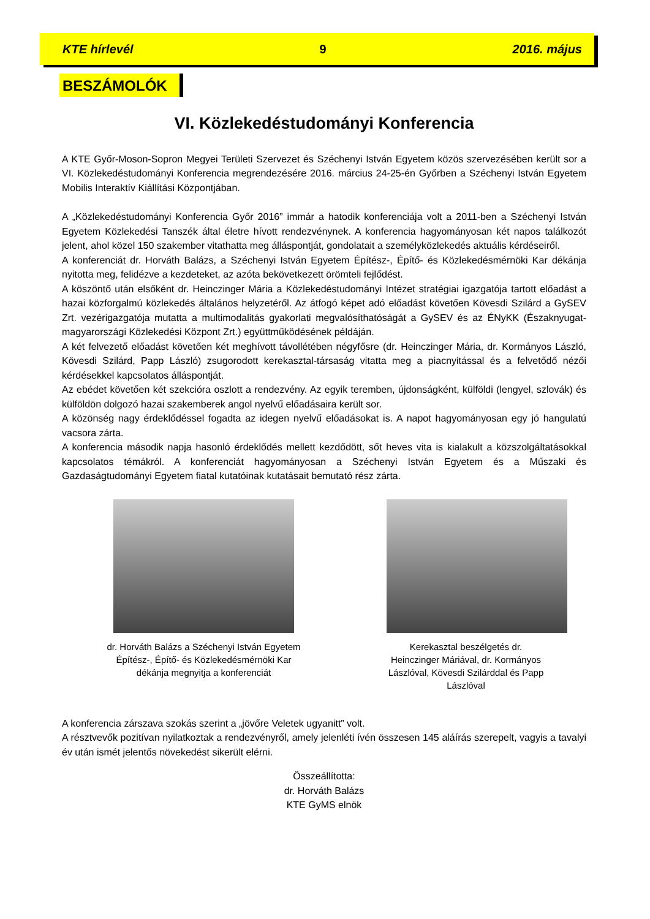KTE hírlevél 9 2016. május
BESZÁMOLÓK
VI. Közlekedéstudományi Konferencia
A KTE Győr-Moson-Sopron Megyei Területi Szervezet és Széchenyi István Egyetem közös szervezésében került sor a VI. Közlekedéstudományi Konferencia megrendezésére 2016. március 24-25-én Győrben a Széchenyi István Egyetem Mobilis Interaktív Kiállítási Központjában.
A „Közlekedéstudományi Konferencia Győr 2016” immár a hatodik konferenciája volt a 2011-ben a Széchenyi István Egyetem Közlekedési Tanszék által életre hívott rendezvénynek. A konferencia hagyományosan két napos találkozót jelent, ahol közel 150 szakember vitathatta meg álláspontját, gondolatait a személyközlekedés aktuális kérdéseiről.
A konferenciát dr. Horváth Balázs, a Széchenyi István Egyetem Építész-, Építő- és Közlekedésmérnöki Kar dékánja nyitotta meg, felidézve a kezdeteket, az azóta bekövetkezett örömteli fejlődést.
A köszöntő után elsőként dr. Heinczinger Mária a Közlekedéstudományi Intézet stratégiai igazgatója tartott előadást a hazai közforgalmú közlekedés általános helyzetéről. Az átfogó képet adó előadást követően Kövesdi Szilárd a GySEV Zrt. vezérigazgatója mutatta a multimodalitás gyakorlati megvalósíthatóságát a GySEV és az ÉNyKK (Északnyugat-magyarországi Közlekedési Központ Zrt.) együttműködésének példáján.
A két felvezető előadást követően két meghívott távollétében négyfősre (dr. Heinczinger Mária, dr. Kormányos László, Kövesdi Szilárd, Papp László) zsugorodott kerekasztal-társaság vitatta meg a piacnyitással és a felvetődő nézői kérdésekkel kapcsolatos álláspontját.
Az ebédet követően két szekcióra oszlott a rendezvény. Az egyik teremben, újdonságként, külföldi (lengyel, szlovák) és külföldön dolgozó hazai szakemberek angol nyelvű előadásaira került sor.
A közönség nagy érdeklődéssel fogadta az idegen nyelvű előadásokat is. A napot hagyományosan egy jó hangulatú vacsora zárta.
A konferencia második napja hasonló érdeklődés mellett kezdődött, sőt heves vita is kialakult a közszolgáltatásokkal kapcsolatos témákról. A konferenciát hagyományosan a Széchenyi István Egyetem és a Műszaki és Gazdaságtudományi Egyetem fiatal kutatóinak kutatásait bemutató rész zárta.
dr. Horváth Balázs a Széchenyi István Egyetem Építész-, Építő- és Közlekedésmérnöki Kar dékánja megnyitja a konferenciát
Kerekasztal beszélgetés dr. Heinczinger Máriával, dr. Kormányos Lászlóval, Kövesdi Szilárddal és Papp Lászlóval
A konferencia zárszava szokás szerint a „jövőre Veletek ugyanitt” volt.
A résztvevők pozitívan nyilatkoztak a rendezvényről, amely jelenléti ívén összesen 145 aláírás szerepelt, vagyis a tavalyi év után ismét jelentős növekedést sikerült elérni.
Összeállította:
dr. Horváth Balázs
KTE GyMS elnök